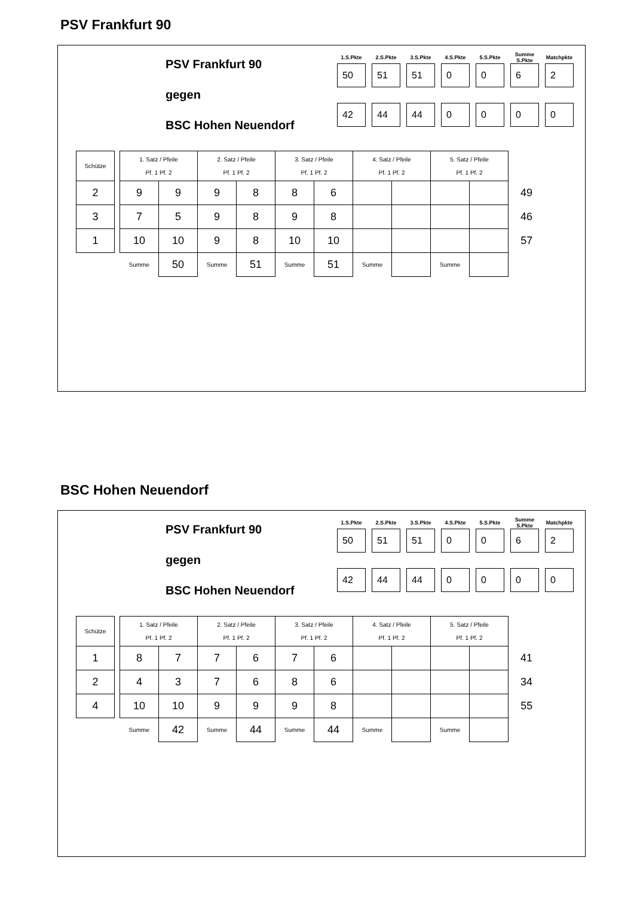PSV Frankfurt 90
PSV Frankfurt 90
gegen
BSC Hohen Neuendorf
| 1.S.Pkte | 2.S.Pkte | 3.S.Pkte | 4.S.Pkte | 5.S.Pkte | Summe S.Pkte | Matchpkte |
| --- | --- | --- | --- | --- | --- | --- |
| 50 | 51 | 51 | 0 | 0 | 6 | 2 |
| 42 | 44 | 44 | 0 | 0 | 0 | 0 |
| Schütze | | 1. Satz / Pfeile Pf. 1 Pf. 2 | | 2. Satz / Pfeile Pf. 1 Pf. 2 | | 3. Satz / Pfeile Pf. 1 Pf. 2 | | 4. Satz / Pfeile Pf. 1 Pf. 2 | | 5. Satz / Pfeile Pf. 1 Pf. 2 | | |
| --- | --- | --- | --- | --- | --- | --- | --- | --- | --- | --- | --- | --- |
| 2 | | 9 | 9 | 9 | 8 | 8 | 6 | | | | | 49 |
| 3 | | 7 | 5 | 9 | 8 | 9 | 8 | | | | | 46 |
| 1 | | 10 | 10 | 9 | 8 | 10 | 10 | | | | | 57 |
| | | Summe | 50 | Summe | 51 | Summe | 51 | Summe | | Summe | | |
BSC Hohen Neuendorf
PSV Frankfurt 90
gegen
BSC Hohen Neuendorf
| 1.S.Pkte | 2.S.Pkte | 3.S.Pkte | 4.S.Pkte | 5.S.Pkte | Summe S.Pkte | Matchpkte |
| --- | --- | --- | --- | --- | --- | --- |
| 50 | 51 | 51 | 0 | 0 | 6 | 2 |
| 42 | 44 | 44 | 0 | 0 | 0 | 0 |
| Schütze | | 1. Satz / Pfeile Pf. 1 Pf. 2 | | 2. Satz / Pfeile Pf. 1 Pf. 2 | | 3. Satz / Pfeile Pf. 1 Pf. 2 | | 4. Satz / Pfeile Pf. 1 Pf. 2 | | 5. Satz / Pfeile Pf. 1 Pf. 2 | | |
| --- | --- | --- | --- | --- | --- | --- | --- | --- | --- | --- | --- | --- |
| 1 | | 8 | 7 | 7 | 6 | 7 | 6 | | | | | 41 |
| 2 | | 4 | 3 | 7 | 6 | 8 | 6 | | | | | 34 |
| 4 | | 10 | 10 | 9 | 9 | 9 | 8 | | | | | 55 |
| | | Summe | 42 | Summe | 44 | Summe | 44 | Summe | | Summe | | |